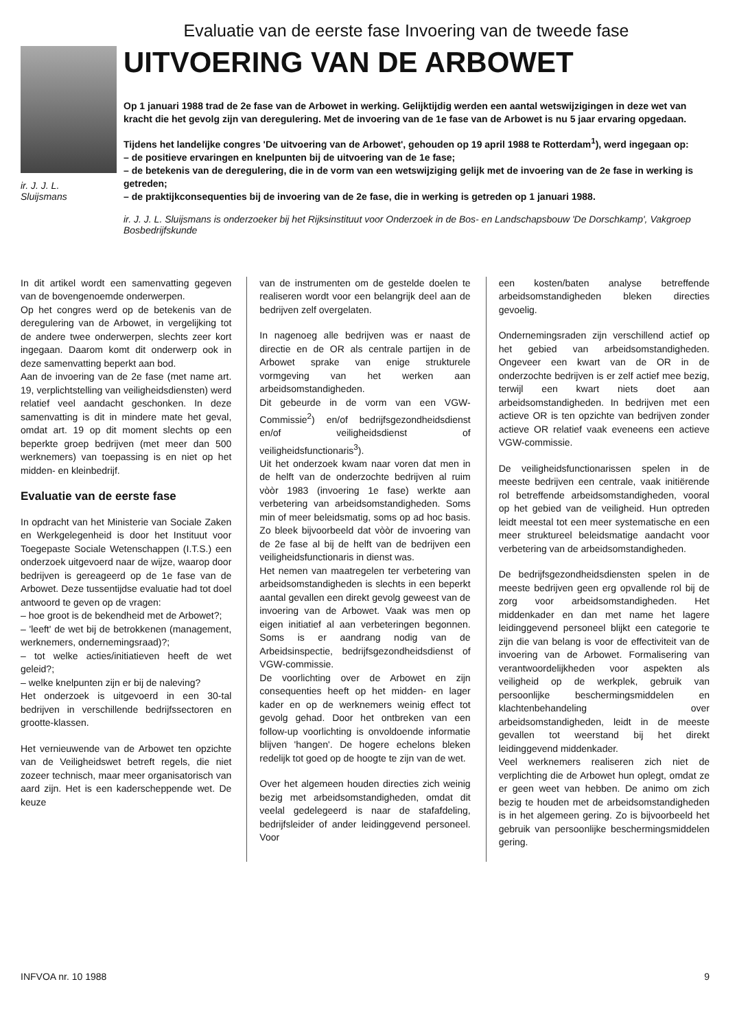Evaluatie van de eerste fase Invoering van de tweede fase
ir. J. J. L.
Sluijsmans
UITVOERING VAN DE ARBOWET
Op 1 januari 1988 trad de 2e fase van de Arbowet in werking. Gelijktijdig werden een aantal wetswijzigingen in deze wet van kracht die het gevolg zijn van deregulering. Met de invoering van de 1e fase van de Arbowet is nu 5 jaar ervaring opgedaan.
Tijdens het landelijke congres 'De uitvoering van de Arbowet', gehouden op 19 april 1988 te Rotterdam<sup>1</sup>), werd ingegaan op:
– de positieve ervaringen en knelpunten bij de uitvoering van de 1e fase;
– de betekenis van de deregulering, die in de vorm van een wetswijziging gelijk met de invoering van de 2e fase in werking is getreden;
– de praktijkconsequenties bij de invoering van de 2e fase, die in werking is getreden op 1 januari 1988.
ir. J. J. L. Sluijsmans is onderzoeker bij het Rijksinstituut voor Onderzoek in de Bos- en Landschapsbouw 'De Dorschkamp', Vakgroep Bosbedrijfskunde
In dit artikel wordt een samenvatting gegeven van de bovengenoemde onderwerpen.
Op het congres werd op de betekenis van de deregulering van de Arbowet, in vergelijking tot de andere twee onderwerpen, slechts zeer kort ingegaan. Daarom komt dit onderwerp ook in deze samenvatting beperkt aan bod.
Aan de invoering van de 2e fase (met name art. 19, verplichtstelling van veiligheidsdiensten) werd relatief veel aandacht geschonken. In deze samenvatting is dit in mindere mate het geval, omdat art. 19 op dit moment slechts op een beperkte groep bedrijven (met meer dan 500 werknemers) van toepassing is en niet op het midden- en kleinbedrijf.
Evaluatie van de eerste fase
In opdracht van het Ministerie van Sociale Zaken en Werkgelegenheid is door het Instituut voor Toegepaste Sociale Wetenschappen (I.T.S.) een onderzoek uitgevoerd naar de wijze, waarop door bedrijven is gereageerd op de 1e fase van de Arbowet. Deze tussentijdse evaluatie had tot doel antwoord te geven op de vragen:
– hoe groot is de bekendheid met de Arbowet?;
– 'leeft' de wet bij de betrokkenen (management, werknemers, ondernemingsraad)?;
– tot welke acties/initiatieven heeft de wet geleid?;
– welke knelpunten zijn er bij de naleving?
Het onderzoek is uitgevoerd in een 30-tal bedrijven in verschillende bedrijfssectoren en grootte-klassen.
Het vernieuwende van de Arbowet ten opzichte van de Veiligheidswet betreft regels, die niet zozeer technisch, maar meer organisatorisch van aard zijn. Het is een kaderscheppende wet. De keuze
van de instrumenten om de gestelde doelen te realiseren wordt voor een belangrijk deel aan de bedrijven zelf overgelaten.
In nagenoeg alle bedrijven was er naast de directie en de OR als centrale partijen in de Arbowet sprake van enige strukturele vormgeving van het werken aan arbeidsomstandigheden.
Dit gebeurde in de vorm van een VGW-Commissie<sup>2</sup>) en/of bedrijfsgezondheidsdienst en/of veiligheidsdienst of veiligheidsfunctionaris<sup>3</sup>).
Uit het onderzoek kwam naar voren dat men in de helft van de onderzochte bedrijven al ruim vòòr 1983 (invoering 1e fase) werkte aan verbetering van arbeidsomstandigheden. Soms min of meer beleidsmatig, soms op ad hoc basis. Zo bleek bijvoorbeeld dat vòòr de invoering van de 2e fase al bij de helft van de bedrijven een veiligheidsfunctionaris in dienst was.
Het nemen van maatregelen ter verbetering van arbeidsomstandigheden is slechts in een beperkt aantal gevallen een direkt gevolg geweest van de invoering van de Arbowet. Vaak was men op eigen initiatief al aan verbeteringen begonnen. Soms is er aandrang nodig van de Arbeidsinspectie, bedrijfsgezondheidsdienst of VGW-commissie.
De voorlichting over de Arbowet en zijn consequenties heeft op het midden- en lager kader en op de werknemers weinig effect tot gevolg gehad. Door het ontbreken van een follow-up voorlichting is onvoldoende informatie blijven 'hangen'. De hogere echelons bleken redelijk tot goed op de hoogte te zijn van de wet.
Over het algemeen houden directies zich weinig bezig met arbeidsomstandigheden, omdat dit veelal gedelegeerd is naar de stafafdeling, bedrijfsleider of ander leidinggevend personeel. Voor
een kosten/baten analyse betreffende arbeidsomstandigheden bleken directies gevoelig.
Ondernemingsraden zijn verschillend actief op het gebied van arbeidsomstandigheden. Ongeveer een kwart van de OR in de onderzochte bedrijven is er zelf actief mee bezig, terwijl een kwart niets doet aan arbeidsomstandigheden. In bedrijven met een actieve OR is ten opzichte van bedrijven zonder actieve OR relatief vaak eveneens een actieve VGW-commissie.
De veiligheidsfunctionarissen spelen in de meeste bedrijven een centrale, vaak initiërende rol betreffende arbeidsomstandigheden, vooral op het gebied van de veiligheid. Hun optreden leidt meestal tot een meer systematische en een meer struktureel beleidsmatige aandacht voor verbetering van de arbeidsomstandigheden.
De bedrijfsgezondheidsdiensten spelen in de meeste bedrijven geen erg opvallende rol bij de zorg voor arbeidsomstandigheden. Het middenkader en dan met name het lagere leidinggevend personeel blijkt een categorie te zijn die van belang is voor de effectiviteit van de invoering van de Arbowet. Formalisering van verantwoordelijkheden voor aspekten als veiligheid op de werkplek, gebruik van persoonlijke beschermingsmiddelen en klachtenbehandeling over arbeidsomstandigheden, leidt in de meeste gevallen tot weerstand bij het direkt leidinggevend middenkader.
Veel werknemers realiseren zich niet de verplichting die de Arbowet hun oplegt, omdat ze er geen weet van hebben. De animo om zich bezig te houden met de arbeidsomstandigheden is in het algemeen gering. Zo is bijvoorbeeld het gebruik van persoonlijke beschermingsmiddelen gering.
INFVOA nr. 10 1988 9